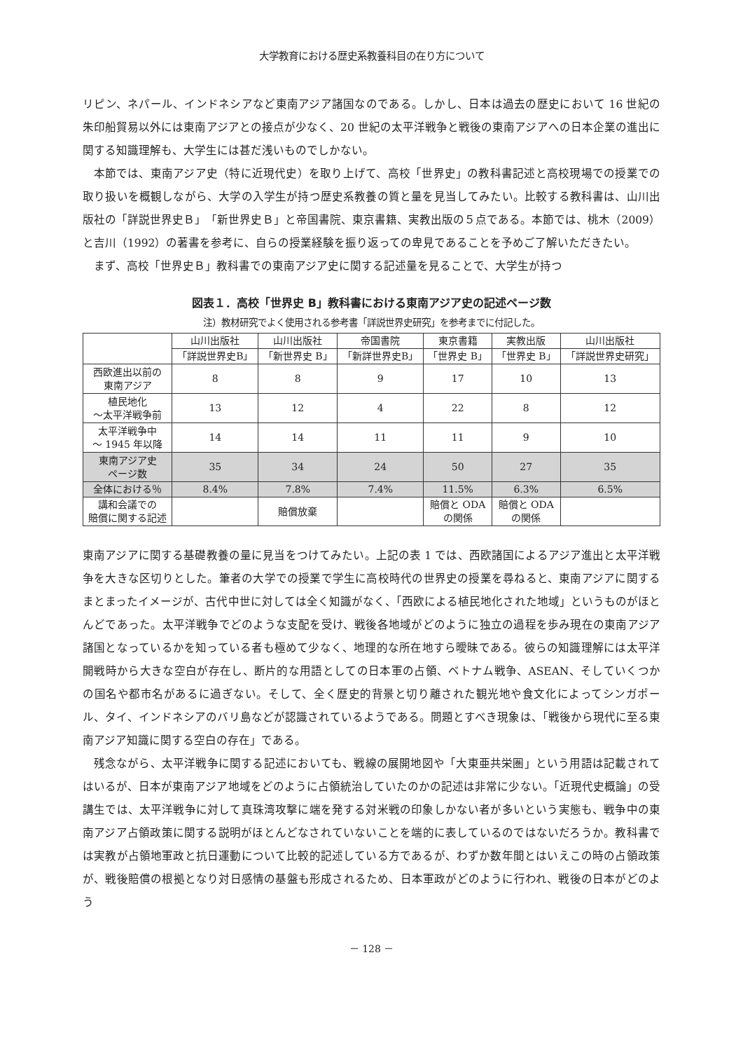大学教育における歴史系教養科目の在り方について
リピン、ネパール、インドネシアなど東南アジア諸国なのである。しかし、日本は過去の歴史において 16 世紀の朱印船貿易以外には東南アジアとの接点が少なく、20 世紀の太平洋戦争と戦後の東南アジアへの日本企業の進出に関する知識理解も、大学生には甚だ浅いものでしかない。
本節では、東南アジア史（特に近現代史）を取り上げて、高校「世界史」の教科書記述と高校現場での授業での取り扱いを概観しながら、大学の入学生が持つ歴史系教養の質と量を見当してみたい。比較する教科書は、山川出版社の「詳説世界史Ｂ」「新世界史Ｂ」と帝国書院、東京書籍、実教出版の５点である。本節では、桃木（2009）と吉川（1992）の著書を参考に、自らの授業経験を振り返っての卑見であることを予めご了解いただきたい。
まず、高校「世界史Ｂ」教科書での東南アジア史に関する記述量を見ることで、大学生が持つ
図表１．高校「世界史 B」教科書における東南アジア史の記述ページ数
注）教材研究でよく使用される参考書「詳説世界史研究」を参考までに付記した。
| | 山川出版社 | 山川出版社 | 帝国書院 | 東京書籍 | 実教出版 | 山川出版社 |
| --- | --- | --- | --- | --- | --- | --- |
| | 「詳説世界史B」 | 「新世界史 B」 | 「新詳世界史B」 | 「世界史 B」 | 「世界史 B」 | 「詳説世界史研究」 |
| 西欧進出以前の 東南アジア | 8 | 8 | 9 | 17 | 10 | 13 |
| 植民地化 〜太平洋戦争前 | 13 | 12 | 4 | 22 | 8 | 12 |
| 太平洋戦争中 〜 1945 年以降 | 14 | 14 | 11 | 11 | 9 | 10 |
| 東南アジア史 ページ数 | 35 | 34 | 24 | 50 | 27 | 35 |
| 全体における％ | 8.4% | 7.8% | 7.4% | 11.5% | 6.3% | 6.5% |
| 講和会議での 賠償に関する記述 | | 賠償放棄 | | 賠償と ODA の関係 | 賠償と ODA の関係 | |
東南アジアに関する基礎教養の量に見当をつけてみたい。上記の表 1 では、西欧諸国によるアジア進出と太平洋戦争を大きな区切りとした。筆者の大学での授業で学生に高校時代の世界史の授業を尋ねると、東南アジアに関するまとまったイメージが、古代中世に対しては全く知識がなく、「西欧による植民地化された地域」というものがほとんどであった。太平洋戦争でどのような支配を受け、戦後各地域がどのように独立の過程を歩み現在の東南アジア諸国となっているかを知っている者も極めて少なく、地理的な所在地すら曖昧である。彼らの知識理解には太平洋開戦時から大きな空白が存在し、断片的な用語としての日本軍の占領、ベトナム戦争、ASEAN、そしていくつかの国名や都市名があるに過ぎない。そして、全く歴史的背景と切り離された観光地や食文化によってシンガポール、タイ、インドネシアのバリ島などが認識されているようである。問題とすべき現象は、「戦後から現代に至る東南アジア知識に関する空白の存在」である。
残念ながら、太平洋戦争に関する記述においても、戦線の展開地図や「大東亜共栄圏」という用語は記載されてはいるが、日本が東南アジア地域をどのように占領統治していたのかの記述は非常に少ない。「近現代史概論」の受講生では、太平洋戦争に対して真珠湾攻撃に端を発する対米戦の印象しかない者が多いという実態も、戦争中の東南アジア占領政策に関する説明がほとんどなされていないことを端的に表しているのではないだろうか。教科書では実教が占領地軍政と抗日運動について比較的記述している方であるが、わずか数年間とはいえこの時の占領政策が、戦後賠償の根拠となり対日感情の基盤も形成されるため、日本軍政がどのように行われ、戦後の日本がどのよう
－ 128 －